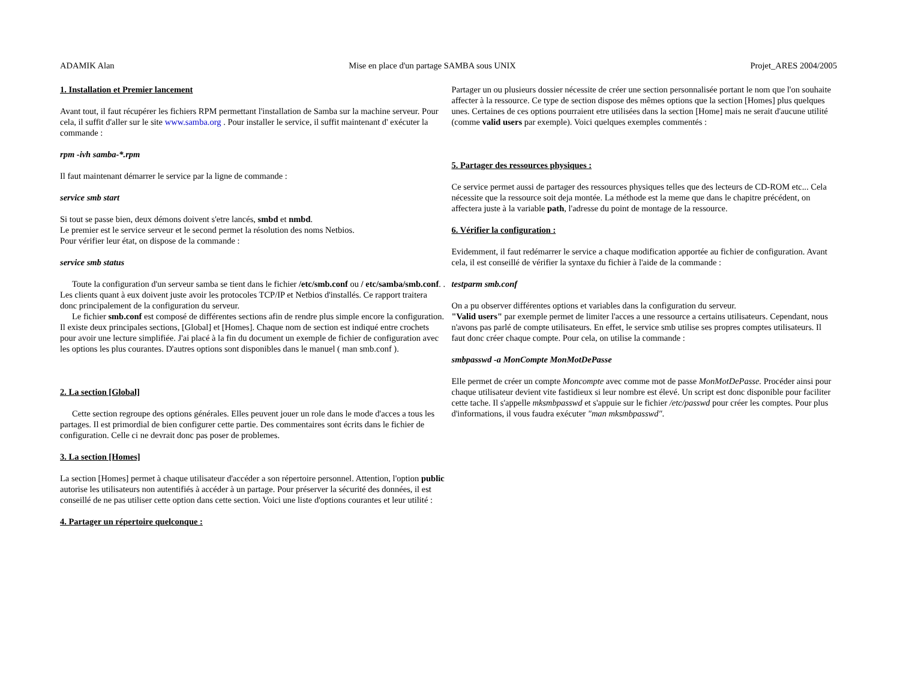ADAMIK Alan Mise en place d'un partage SAMBA sous UNIX Projet_ARES 2004/2005
1. Installation et Premier lancement
Avant tout, il faut récupérer les fichiers RPM permettant l'installation de Samba sur la machine serveur. Pour cela, il suffit d'aller sur le site www.samba.org . Pour installer le service, il suffit maintenant d' exécuter la commande :
rpm -ivh samba-*.rpm
Il faut maintenant démarrer le service par la ligne de commande :
service smb start
Si tout se passe bien, deux démons doivent s'etre lancés, smbd et nmbd.
Le premier est le service serveur et le second permet la résolution des noms Netbios.
Pour vérifier leur état, on dispose de la commande :
service smb status
Toute la configuration d'un serveur samba se tient dans le fichier /etc/smb.conf ou / etc/samba/smb.conf. . Les clients quant à eux doivent juste avoir les protocoles TCP/IP et Netbios d'installés. Ce rapport traitera donc principalement de la configuration du serveur.
Le fichier smb.conf est composé de différentes sections afin de rendre plus simple encore la configuration. Il existe deux principales sections, [Global] et [Homes]. Chaque nom de section est indiqué entre crochets pour avoir une lecture simplifiée. J'ai placé à la fin du document un exemple de fichier de configuration avec les options les plus courantes. D'autres options sont disponibles dans le manuel ( man smb.conf ).
2. La section [Global]
Cette section regroupe des options générales. Elles peuvent jouer un role dans le mode d'acces a tous les partages. Il est primordial de bien configurer cette partie. Des commentaires sont écrits dans le fichier de configuration. Celle ci ne devrait donc pas poser de problemes.
3. La section [Homes]
La section [Homes] permet à chaque utilisateur d'accéder a son répertoire personnel. Attention, l'option public autorise les utilisateurs non autentifiés à accéder à un partage. Pour préserver la sécurité des données, il est conseillé de ne pas utiliser cette option dans cette section. Voici une liste d'options courantes et leur utilité :
4. Partager un répertoire quelconque :
Partager un ou plusieurs dossier nécessite de créer une section personnalisée portant le nom que l'on souhaite affecter à la ressource. Ce type de section dispose des mêmes options que la section [Homes] plus quelques unes. Certaines de ces options pourraient etre utilisées dans la section [Home] mais ne serait d'aucune utilité (comme valid users par exemple). Voici quelques exemples commentés :
5. Partager des ressources physiques :
Ce service permet aussi de partager des ressources physiques telles que des lecteurs de CD-ROM etc... Cela nécessite que la ressource soit deja montée. La méthode est la meme que dans le chapitre précédent, on affectera juste à la variable path, l'adresse du point de montage de la ressource.
6. Vérifier la configuration :
Evidemment, il faut redémarrer le service a chaque modification apportée au fichier de configuration. Avant cela, il est conseillé de vérifier la syntaxe du fichier à l'aide de la commande :
testparm smb.conf
On a pu observer différentes options et variables dans la configuration du serveur.
"Valid users" par exemple permet de limiter l'acces a une ressource a certains utilisateurs. Cependant, nous n'avons pas parlé de compte utilisateurs. En effet, le service smb utilise ses propres comptes utilisateurs. Il faut donc créer chaque compte. Pour cela, on utilise la commande :
smbpasswd -a MonCompte MonMotDePasse
Elle permet de créer un compte Moncompte avec comme mot de passe MonMotDePasse. Procéder ainsi pour chaque utilisateur devient vite fastidieux si leur nombre est élevé. Un script est donc disponible pour faciliter cette tache. Il s'appelle mksmbpasswd et s'appuie sur le fichier /etc/passwd pour créer les comptes. Pour plus d'informations, il vous faudra exécuter "man mksmbpasswd".